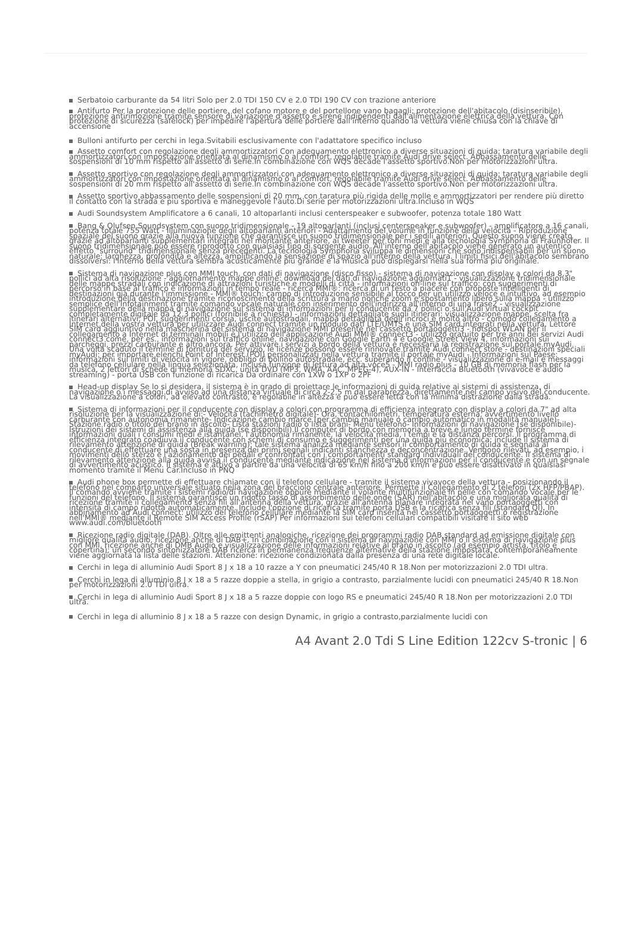Serbatoio carburante da 54 litri Solo per 2.0 TDI 150 CV e 2.0 TDI 190 CV con trazione anteriore
Antifurto Per la protezione delle portiere, del cofano motore e del portellone vano bagagli; protezione dell'abitacolo (disinseribile), protezione antirimozione tramite sensore di variazione d'assetto e sirene indipendenti dall'alimentazione elettrica della vettura. Con protezione di sicurezza (safelock) per impedire l'apertura delle portiere dall'interno quando la vettura viene chiusa con la chiave di accensione
Bulloni antifurto per cerchi in lega.Svitabili esclusivamente con l'adattatore specifico incluso
Assetto comfort con regolazione degli ammortizzatori Con adeguamento elettronico a diverse situazioni di guida; taratura variabile degli ammortizzatori con impostazione orientata al dinamismo o al comfort, regolabile tramite Audi drive select. Abbassamento delle sospensioni di 10 mm rispetto all'assetto di serie.In combinazione con WQS decade l'assetto sportivo.Non per motorizzazioni ultra.
Assetto sportivo con regolazione degli ammortizzatori.con adeguamento elettronico a diverse situazioni di guida; taratura variabile degli ammortizzatori con impostazione orientata al dinamismo o al comfort, regolabile tramite Audi drive select. Abbassamento delle sospensioni di 20 mm rispetto all'assetto di serie.In combinazione con WQS decade l'assetto sportivo.Non per motorizzazioni ultra.
Assetto sportivo abbassamento delle sospensioni di 20 mm, con taratura più rigida delle molle e ammortizzatori per rendere più diretto il contatto con la strada e più sportiva e maneggevole l'auto.Di serie per motorizzazioni ultra.Incluso in WQS
Audi Soundsystem Amplificatore a 6 canali, 10 altoparlanti inclusi centerspeaker e subwoofer, potenza totale 180 Watt
Bang & Olufsen Soundsystem con suono tridimensionale - 19 altoparlanti (inclusi centerspeaker e subwoofer) - amplificatore a 16 canali, potenza totale 755 Watt - Illuminazione degli altoparlanti anteriori - Adattamento del volume in funzione della velocità - Riproduzione spaziale del suono grazie alla nuova funzione che garantisce un suono tridimensionale per i sedili anteriori. Questo suono viene creato grazie ad altoparlanti supplementari integrati nel montante anteriore, ai tweeter per toni medi e alla tecnologia Symphoria di Fraunhofer. Il suono tridimensionale può essere riprodotto con qualsiasi tipo di sorgente audio. All'interno dell'abitacolo viene generato un autentico effetto "surround" tridimensionale senza precedenti. La tecnologia Symphoria sviluppa le dimensioni che sono indispensabili per un suono naturale: larghezza, profondità e altezza, amplificando la sensazione di spazio all'interno della vettura. I limiti fisici dell'abitacolo sembrano dissolversi: l'interno della vettura sembra acusticamente più grande e la musica può dispiegarsi nella sua forma più originale.
Sistema di navigazione plus con MMI touch, con dati di navigazione (disco fisso) - sistema di navigazione con display a colori da 8,3" pollici ad alta risoluzione - aggiornamento mappe online: download dei dati di navigazione aggiornati1 - visualizzazione tridimensionale delle mappe stradali con indicazione di attrazioni turistiche e modelli di città - informazioni on-line sul traffico: con suggerimenti di percorso in base al traffico e informazioni in tempo reale - ricerca MMI®: ricerca di un testo a piacere con proposte intelligenti di destinazioni già durante l'immissione - MMI® touch: campo di introduzione sensibile al tocco per un utilizzo veloce e intuitivo, ad esempio introduzione della destinazione tramite riconoscimento della scrittura a mano nonché zoom e spostamento libero sulla mappa - utilizzo semplice dell'Infotainment tramite comando vocale naturale con inserimento dell'indirizzo all'interno di una frase2 - visualizzazione supplementare della mappa di navigazione sul sistema di informazioni per il conducente da 7 pollici o sull'Audi virtual cockpit completamente digitale da 12,3 pollici (fornibile a richiesta) - informazioni dettagliate sugli itinerari: visualizzazione mappe, scelta fra itinerari alternativi, POI, suggerimenti corsia, uscite autostradali, mappa dettagliata degli incroci e molto altro - comodo collegamento a Internet della vostra vettura per utilizzare Audi connect tramite un modulo dati LTE/UMTS e una SIM card integrati nella vettura. Lettore SIM card aggiuntivo nella mascherina del sistema di navigazione MMI presente nel cassetto portaoggetti3 - hotspot WLAN per il collegamento a Internet di terminali mobili e l'utilizzo dell'applicazione Audi MMI® connect3 - utilizzo gratuito per tre anni dei servizi Audi connect3 come, per es., informazioni sul traffico online, navigazione con Google Earth 4 e Google Street View 4, informazioni sui parcheggi, prezzi carburante e altro ancora. Per attivare i servizi a bordo della vettura è necessaria la registrazione sul portale myAudi. Una volta scaduto il termine di fornitura del servizio, le licenze possono essere rinnovate tramite Audi connect store - destinazioni speciali myAudi: per importare elenchi Point of Interest (POI) personalizzati nella vettura tramite il portale myAudi - Informazioni sul Paese: informazioni sui limiti di velocità in vigore, obbligo di bollino autostradale, ecc. superando il confine - visualizzazione di e-mail e messaggi da telefono cellulare nella lingua selezionata, inclusa funzione di lettura ad alta voce5 - MMI radio plus - 10 GB di memoria flash per la musica, 2 lettori di schede di memoria SDXC, unità DVD (MP3, WMA, AAC, MPEG-4), AUX-IN - Interfaccia Bluetooth (vivavoce e audio streaming) - porta USB con funzione di ricarica Da ordinare con 1XW o 1XP o 2PF
Head-up display Se lo si desidera, il sistema è in grado di proiettare le informazioni di guida relative ai sistemi di assistenza, di navigazione o i messaggi di avviso ad una distanza virtuale di circa 2-2,5 m dal parabrezza, direttamente nel campo visivo del conducente. La visualizzazione a colori, ad elevato contrasto, è regolabile in altezza e può essere letta con la minima distrazione dalla strada.
Sistema di informazioni per il conducente con display a colori con programma di efficienza integrato con display a colori da 7" ad alta risoluzione per la visualizzazione di:- Velocità (tachimetro digitale)- Ora, contachilometri, temperatura esterna, avvertimento livello carburante con autonomia rimanente- Indicazione cambio marce (per cambio manuale o cambio automatico in modalità manuale)- Stazione radio o titolo del brano in ascolto- Lista stazioni radio o lista brani- Menu telefono- Informazioni di navigazione (se disponibile)- Istruzioni dei sistemi di assistenza alla guida (se disponibili).Il computer di bordo con memoria a breve e lungo termine fornisce informazioni quali i consumi medi e istantanei, l'autonomia rimanente, la velocità media, i tempi e la distanza percorsi. Il programma di efficienza integrato coadiuva il conducente con schemi di consumo e suggerimenti per una guida più economica; include il sistema di rilevamento attenzione di guida (Break warning): tale sistema analizza mediante sensori il comportamento di guida e segnala al conducente di effettuare una sosta in presenza dei primi segnali indicanti stanchezza e deconcentrazione. Vengono rilevati, ad esempio, i movimenti dello sterzo e l'azionamento dei pedali e confrontati con i comportamenti standard individuali del conducente. Il sistema di rilevamento attenzione alla guida avvisa il conducente mediante indicazione nel sistema d'informazioni per il conducente e con un segnale di avvertimento acustico. Il sistema è attivo a partire da una velocità di 65 km/h fino a 200 km/h e può essere disattivato in qualsiasi momento tramite il Menu Car.Incluso in PNQ
Audi phone box permette di effettuare chiamate con il telefono cellulare - tramite il sistema vivavoce della vettura - posizionando il telefono nel comparto universale situato nella zona del bracciolo centrale anteriore. Permette il Collegamento di 2 telefoni (2x HFP/PBAP). Il comando avviene tramite i sistemi radio/di navigazione oppure mediante il volante multifunzionale in pelle con comando vocale per le funzioni del telefono. Il sistema garantisce un ridotto tasso di assorbimento delle onde (SAR) nell'abitacolo e una migliorata qualità di ricezione tramite il collegamento senza fili all'antenna della vettura, grazie all'antenna planare integrata nel vano portaoggetti con intensità di campo ridotta automaticamente. Include l'opzione di ricarica tramite porta USB e la ricarica senza fili (standard QI). In abbinamento ad Audi connect: utilizzo del telefono cellulare mediante la SIM card inserita nel cassetto portaoggetti o registrazione nell'MMI® mediante il Remote SIM Access Profile (rSAP) Per informazioni sui telefoni cellulari compatibili visitare il sito web www.audi.com/bluetooth
Ricezione radio digitale (DAB). Oltre alle emittenti analogiche, ricezione dei programmi radio DAB standard ad emissione digitale con migliore qualità audio, ricezione anche di DAB+. In combinazione con il sistema di navigazione con MMI o il sistema di navigazione plus con MMI, ricezione anche di DMB Audio e visualizzazione delle informazioni relative al brano in ascolto (ad esempio artista, titolo e copertina); un secondo sintonizzatore DAB ricerca in permanenza frequenze alternative della stazione impostata, contemporaneamente viene aggiornata la lista delle stazioni. Attenzione: ricezione condizionata dalla presenza di una rete digitale locale.
Cerchi in lega di alluminio Audi Sport 8 J x 18 a 10 razze a Y con pneumatici 245/40 R 18.Non per motorizzazioni 2.0 TDI ultra.
Cerchi in lega di alluminio 8 J x 18 a 5 razze doppie a stella, in grigio a contrasto, parzialmente lucidi con pneumatici 245/40 R 18.Non per motorizzazioni 2.0 TDI ultra.
Cerchi in lega di alluminio Audi Sport 8 J x 18 a 5 razze doppie con logo RS e pneumatici 245/40 R 18.Non per motorizzazioni 2.0 TDI ultra.
Cerchi in lega di alluminio 8 J x 18 a 5 razze con design Dynamic, in grigio a contrasto,parzialmente lucidi con
A4 Avant 2.0 Tdi S Line Edition 122cv S-tronic | 6